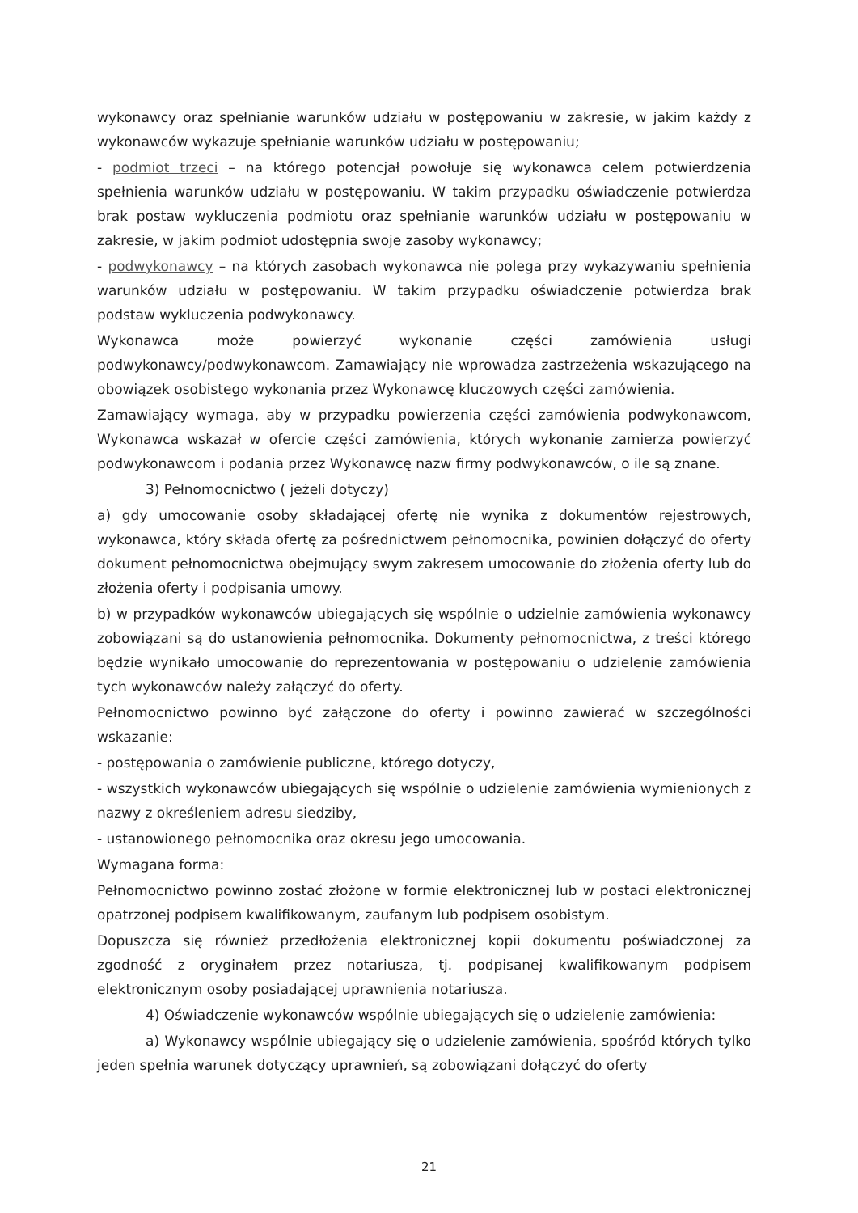wykonawcy oraz spełnianie warunków udziału w postępowaniu w zakresie, w jakim każdy z wykonawców wykazuje spełnianie warunków udziału w postępowaniu;
- podmiot trzeci – na którego potencjał powołuje się wykonawca celem potwierdzenia spełnienia warunków udziału w postępowaniu. W takim przypadku oświadczenie potwierdza brak postaw wykluczenia podmiotu oraz spełnianie warunków udziału w postępowaniu w zakresie, w jakim podmiot udostępnia swoje zasoby wykonawcy;
- podwykonawcy – na których zasobach wykonawca nie polega przy wykazywaniu spełnienia warunków udziału w postępowaniu. W takim przypadku oświadczenie potwierdza brak podstaw wykluczenia podwykonawcy.
Wykonawca może powierzyć wykonanie części zamówienia usługi podwykonawcy/podwykonawcom. Zamawiający nie wprowadza zastrzeżenia wskazującego na obowiązek osobistego wykonania przez Wykonawcę kluczowych części zamówienia.
Zamawiający wymaga, aby w przypadku powierzenia części zamówienia podwykonawcom, Wykonawca wskazał w ofercie części zamówienia, których wykonanie zamierza powierzyć podwykonawcom i podania przez Wykonawcę nazw firmy podwykonawców, o ile są znane.
3) Pełnomocnictwo ( jeżeli dotyczy)
a) gdy umocowanie osoby składającej ofertę nie wynika z dokumentów rejestrowych, wykonawca, który składa ofertę za pośrednictwem pełnomocnika, powinien dołączyć do oferty dokument pełnomocnictwa obejmujący swym zakresem umocowanie do złożenia oferty lub do złożenia oferty i podpisania umowy.
b) w przypadków wykonawców ubiegających się wspólnie o udzielnie zamówienia wykonawcy zobowiązani są do ustanowienia pełnomocnika. Dokumenty pełnomocnictwa, z treści którego będzie wynikało umocowanie do reprezentowania w postępowaniu o udzielenie zamówienia tych wykonawców należy załączyć do oferty.
Pełnomocnictwo powinno być załączone do oferty i powinno zawierać w szczególności wskazanie:
- postępowania o zamówienie publiczne, którego dotyczy,
- wszystkich wykonawców ubiegających się wspólnie o udzielenie zamówienia wymienionych z nazwy z określeniem adresu siedziby,
- ustanowionego pełnomocnika oraz okresu jego umocowania.
Wymagana forma:
Pełnomocnictwo powinno zostać złożone w formie elektronicznej lub w postaci elektronicznej opatrzonej podpisem kwalifikowanym, zaufanym lub podpisem osobistym.
Dopuszcza się również przedłożenia elektronicznej kopii dokumentu poświadczonej za zgodność z oryginałem przez notariusza, tj. podpisanej kwalifikowanym podpisem elektronicznym osoby posiadającej uprawnienia notariusza.
4) Oświadczenie wykonawców wspólnie ubiegających się o udzielenie zamówienia:
a) Wykonawcy wspólnie ubiegający się o udzielenie zamówienia, spośród których tylko jeden spełnia warunek dotyczący uprawnień, są zobowiązani dołączyć do oferty
21